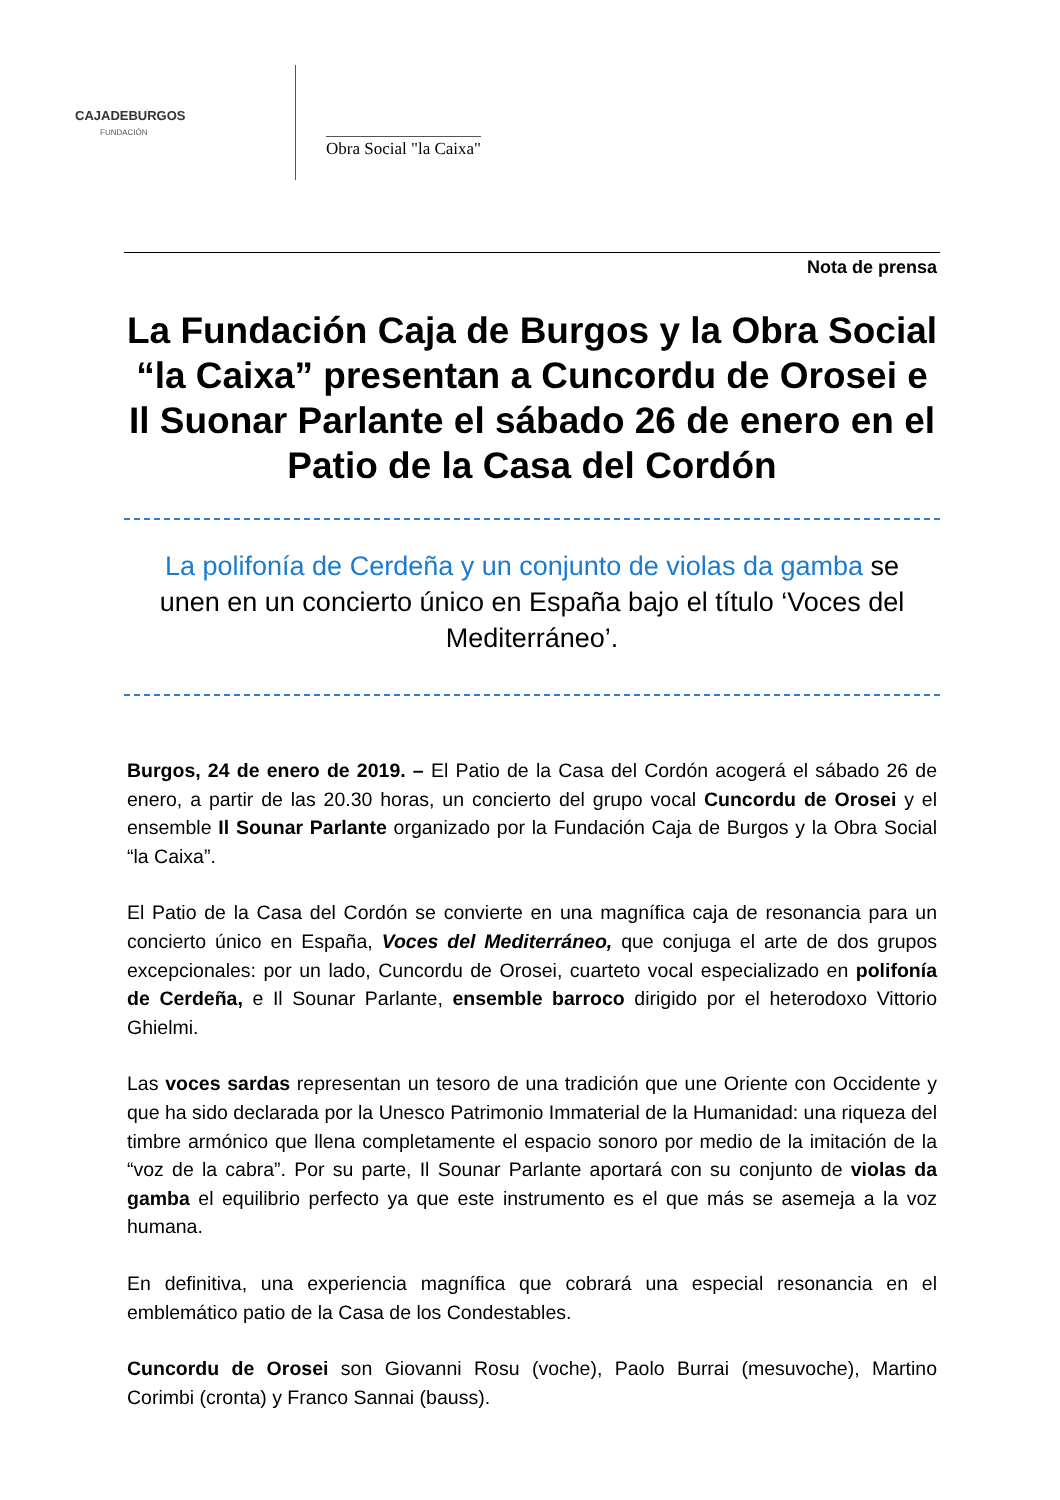CAJADEBURGOS
FUNDACIÓN
Obra Social "la Caixa"
Nota de prensa
La Fundación Caja de Burgos y la Obra Social “la Caixa” presentan a Cuncordu de Orosei e Il Suonar Parlante el sábado 26 de enero en el Patio de la Casa del Cordón
La polifonía de Cerdeña y un conjunto de violas da gamba se unen en un concierto único en España bajo el título ‘Voces del Mediterráneo’.
Burgos, 24 de enero de 2019. – El Patio de la Casa del Cordón acogerá el sábado 26 de enero, a partir de las 20.30 horas, un concierto del grupo vocal Cuncordu de Orosei y el ensemble Il Sounar Parlante organizado por la Fundación Caja de Burgos y la Obra Social “la Caixa”.
El Patio de la Casa del Cordón se convierte en una magnífica caja de resonancia para un concierto único en España, Voces del Mediterráneo, que conjuga el arte de dos grupos excepcionales: por un lado, Cuncordu de Orosei, cuarteto vocal especializado en polifonía de Cerdeña, e Il Sounar Parlante, ensemble barroco dirigido por el heterodoxo Vittorio Ghielmi.
Las voces sardas representan un tesoro de una tradición que une Oriente con Occidente y que ha sido declarada por la Unesco Patrimonio Immaterial de la Humanidad: una riqueza del timbre armónico que llena completamente el espacio sonoro por medio de la imitación de la “voz de la cabra”. Por su parte, Il Sounar Parlante aportará con su conjunto de violas da gamba el equilibrio perfecto ya que este instrumento es el que más se asemeja a la voz humana.
En definitiva, una experiencia magnífica que cobrará una especial resonancia en el emblemático patio de la Casa de los Condestables.
Cuncordu de Orosei son Giovanni Rosu (voche), Paolo Burrai (mesuvoche), Martino Corimbi (cronta) y Franco Sannai (bauss).